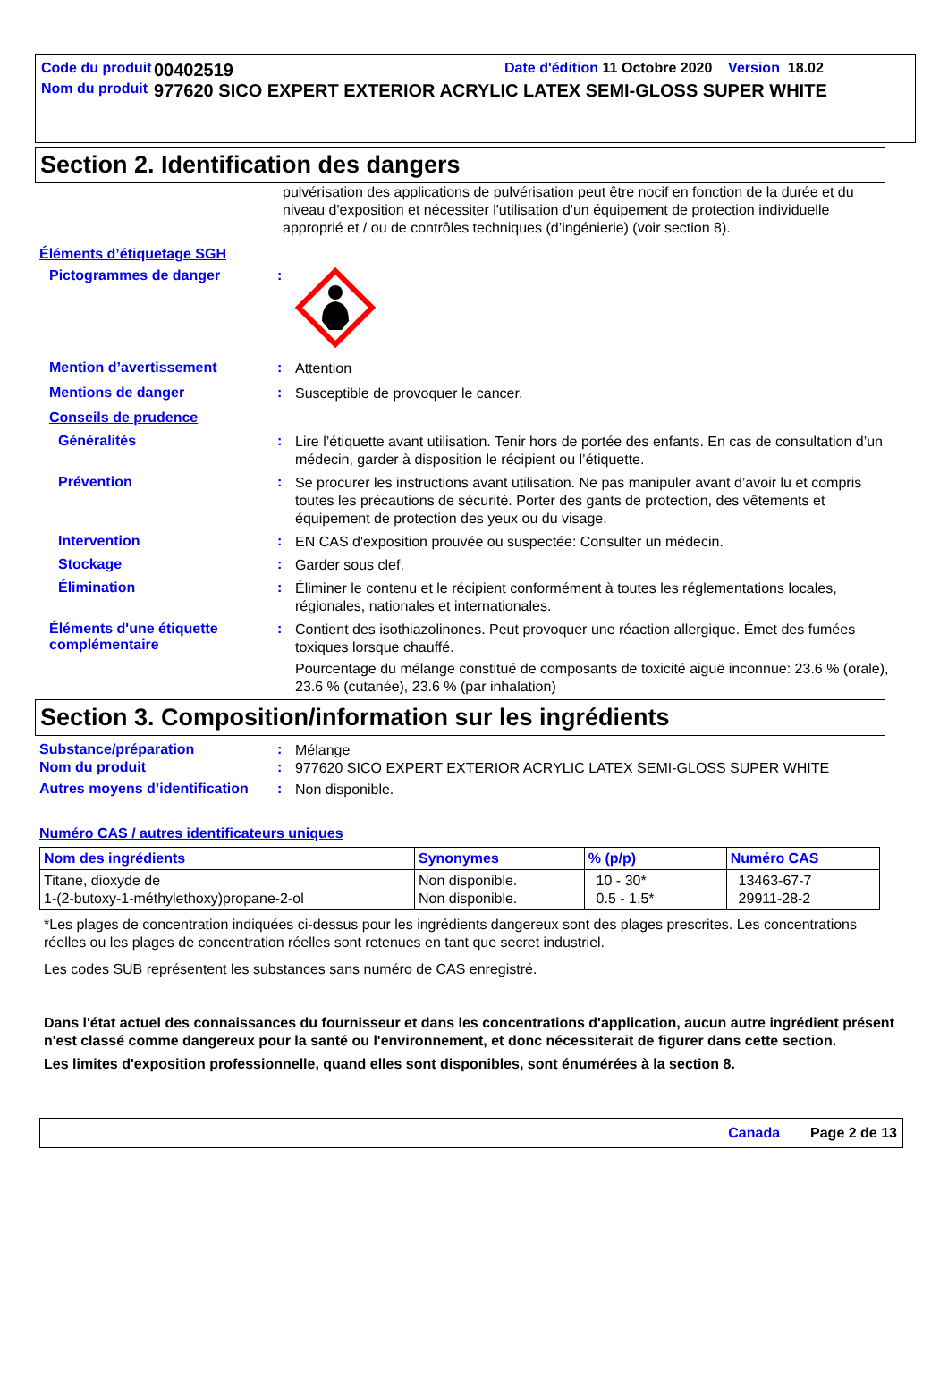Code du produit
00402519
Date d'édition 11 Octobre 2020 Version 18.02
Nom du produit
977620 SICO EXPERT EXTERIOR ACRYLIC LATEX SEMI-GLOSS SUPER WHITE
Section 2. Identification des dangers
pulvérisation des applications de pulvérisation peut être nocif en fonction de la durée et du niveau d'exposition et nécessiter l'utilisation d'un équipement de protection individuelle approprié et / ou de contrôles techniques (d’ingénierie) (voir section 8).
Éléments d’étiquetage SGH
Pictogrammes de danger :
Mention d’avertissement :
Attention
Mentions de danger :
Susceptible de provoquer le cancer.
Conseils de prudence
Généralités :
Lire l’étiquette avant utilisation. Tenir hors de portée des enfants. En cas de consultation d’un médecin, garder à disposition le récipient ou l’étiquette.
Prévention :
Se procurer les instructions avant utilisation. Ne pas manipuler avant d’avoir lu et compris toutes les précautions de sécurité. Porter des gants de protection, des vêtements et équipement de protection des yeux ou du visage.
Intervention :
EN CAS d'exposition prouvée ou suspectée: Consulter un médecin.
Stockage :
Garder sous clef.
Élimination :
Éliminer le contenu et le récipient conformément à toutes les réglementations locales, régionales, nationales et internationales.
Éléments d'une étiquette complémentaire
:
Contient des isothiazolinones. Peut provoquer une réaction allergique. Émet des fumées toxiques lorsque chauffé.
Pourcentage du mélange constitué de composants de toxicité aiguë inconnue: 23.6 % (orale), 23.6 % (cutanée), 23.6 % (par inhalation)
Section 3. Composition/information sur les ingrédients
Substance/préparation :
Mélange
Nom du produit :
977620 SICO EXPERT EXTERIOR ACRYLIC LATEX SEMI-GLOSS SUPER WHITE
Autres moyens d’identification
:
Non disponible.
Numéro CAS / autres identificateurs uniques
| Nom des ingrédients | Synonymes | % (p/p) | Numéro CAS |
| --- | --- | --- | --- |
| Titane, dioxyde de 1-(2-butoxy-1-méthylethoxy)propane-2-ol | Non disponible. Non disponible. | 10 - 30* 0.5 - 1.5* | 13463-67-7 29911-28-2 |
*Les plages de concentration indiquées ci-dessus pour les ingrédients dangereux sont des plages prescrites. Les concentrations réelles ou les plages de concentration réelles sont retenues en tant que secret industriel.
Les codes SUB représentent les substances sans numéro de CAS enregistré.
Dans l'état actuel des connaissances du fournisseur et dans les concentrations d'application, aucun autre ingrédient présent n'est classé comme dangereux pour la santé ou l'environnement, et donc nécessiterait de figurer dans cette section.
Les limites d'exposition professionnelle, quand elles sont disponibles, sont énumérées à la section 8.
Canada Page 2 de 13